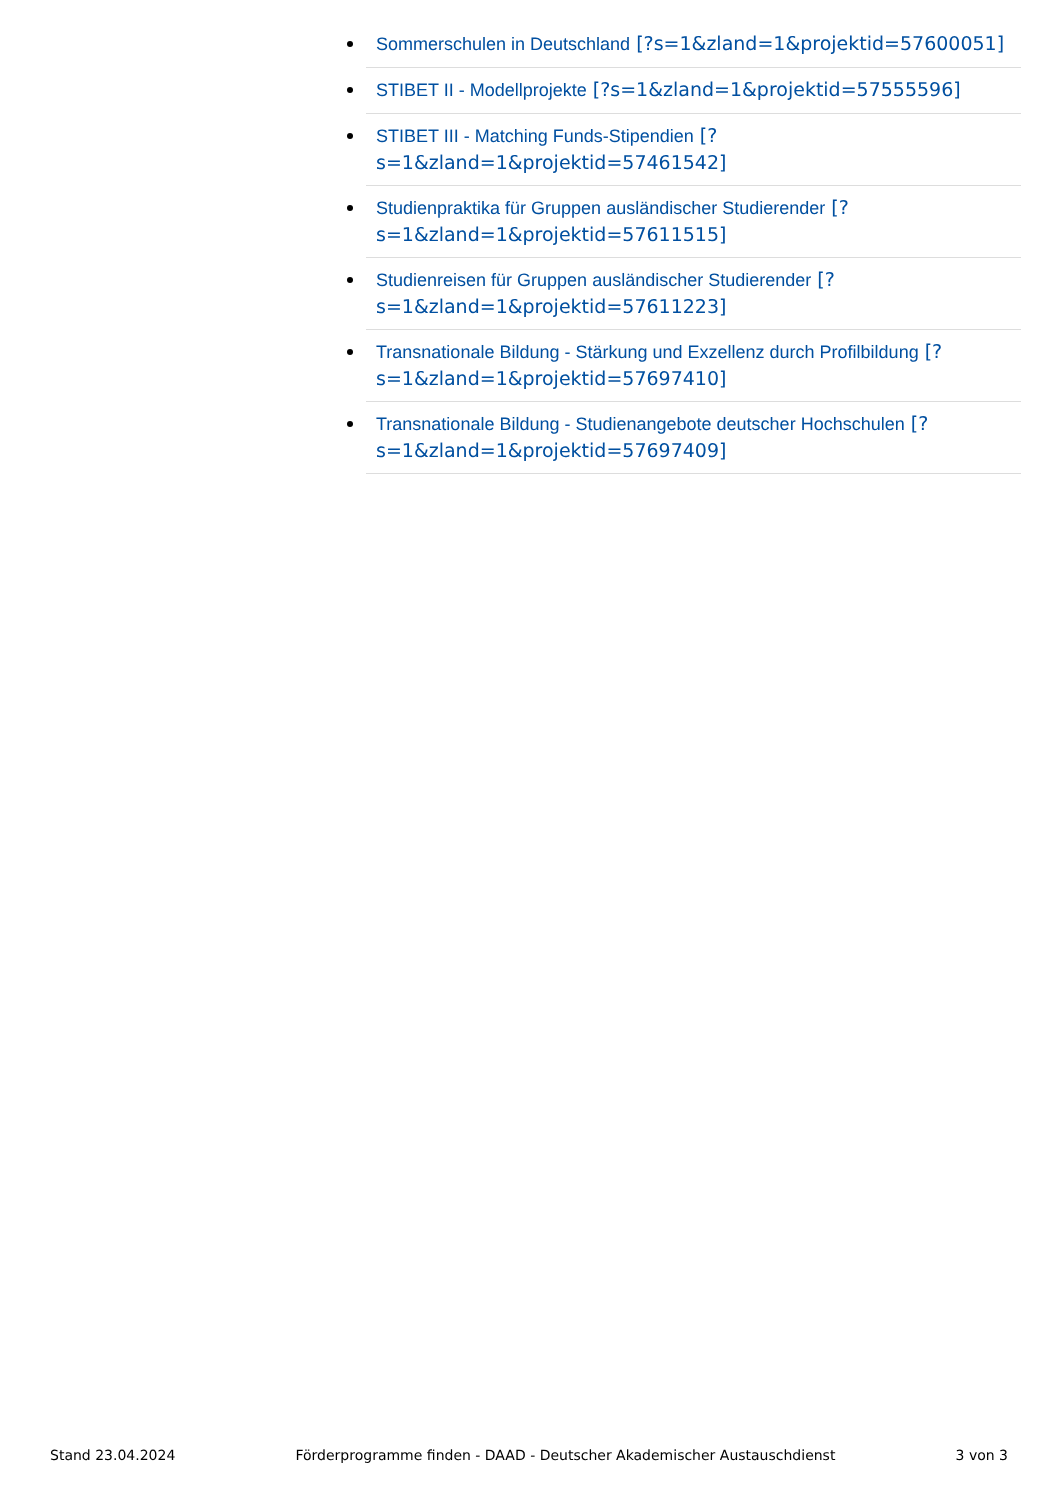Sommerschulen in Deutschland [?s=1&zland=1&projektid=57600051]
STIBET II - Modellprojekte [?s=1&zland=1&projektid=57555596]
STIBET III - Matching Funds-Stipendien [?
s=1&zland=1&projektid=57461542]
Studienpraktika für Gruppen ausländischer Studierender [?
s=1&zland=1&projektid=57611515]
Studienreisen für Gruppen ausländischer Studierender [?
s=1&zland=1&projektid=57611223]
Transnationale Bildung - Stärkung und Exzellenz durch Profilbildung [?
s=1&zland=1&projektid=57697410]
Transnationale Bildung - Studienangebote deutscher Hochschulen [?
s=1&zland=1&projektid=57697409]
Stand 23.04.2024 Förderprogramme finden - DAAD - Deutscher Akademischer Austauschdienst 3 von 3